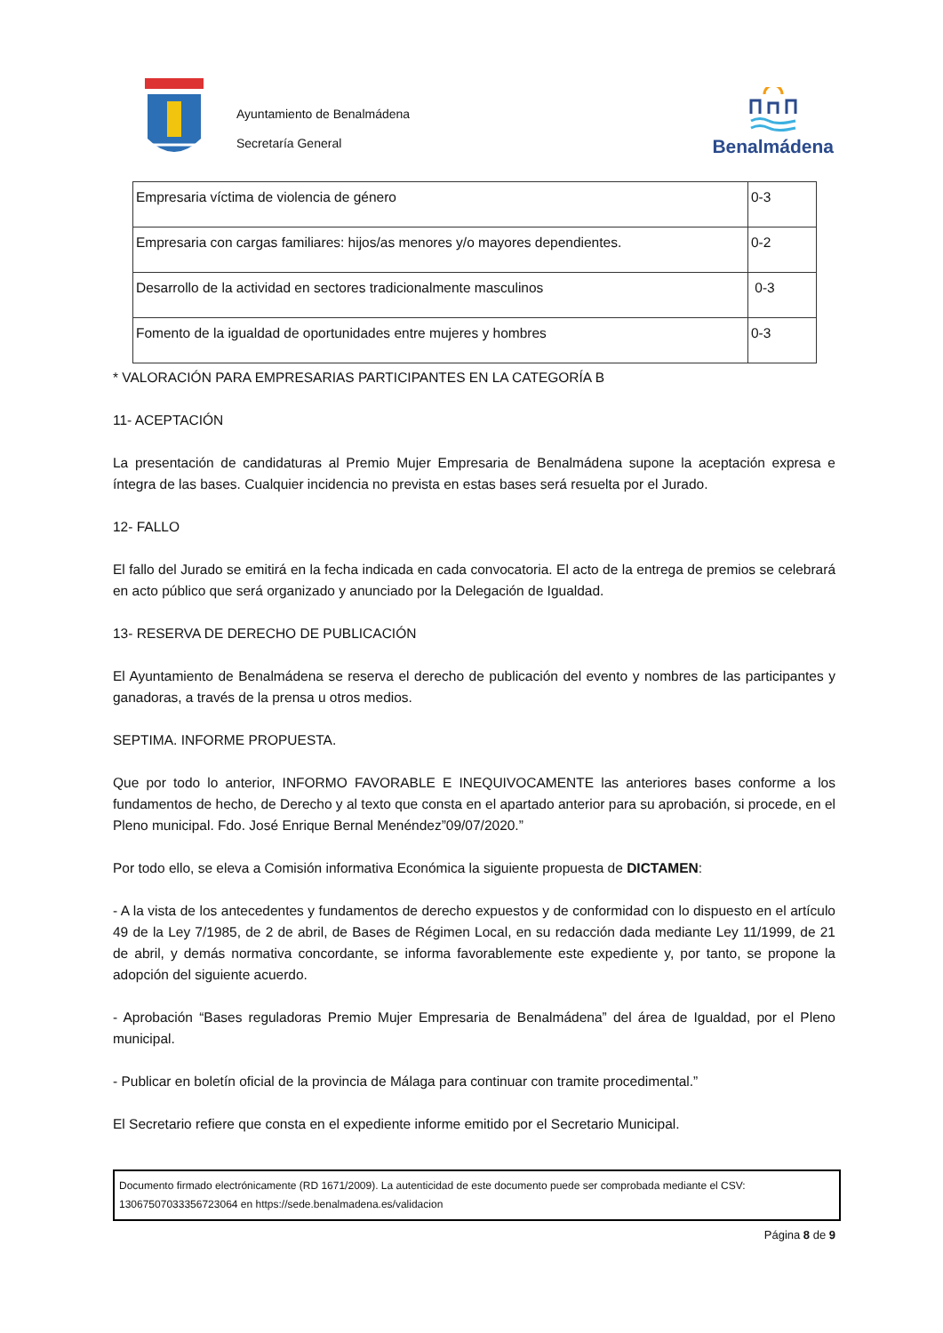Ayuntamiento de Benalmádena
Secretaría General
Benalmádena
| Empresaria víctima de violencia de género | 0-3 |
| Empresaria con cargas familiares: hijos/as menores y/o mayores dependientes. | 0-2 |
| Desarrollo de la actividad en sectores tradicionalmente masculinos | 0-3 |
| Fomento de la igualdad de oportunidades entre mujeres y hombres | 0-3 |
* VALORACIÓN PARA EMPRESARIAS PARTICIPANTES EN LA CATEGORÍA B
11- ACEPTACIÓN
La presentación de candidaturas al Premio Mujer Empresaria de Benalmádena supone la aceptación expresa e íntegra de las bases. Cualquier incidencia no prevista en estas bases será resuelta por el Jurado.
12- FALLO
El fallo del Jurado se emitirá en la fecha indicada en cada convocatoria. El acto de la entrega de premios se celebrará en acto público que será organizado y anunciado por la Delegación de Igualdad.
13- RESERVA DE DERECHO DE PUBLICACIÓN
El Ayuntamiento de Benalmádena se reserva el derecho de publicación del evento y nombres de las participantes y ganadoras, a través de la prensa u otros medios.
SEPTIMA. INFORME PROPUESTA.
Que por todo lo anterior, INFORMO FAVORABLE E INEQUIVOCAMENTE las anteriores bases conforme a los fundamentos de hecho, de Derecho y al texto que consta en el apartado anterior para su aprobación, si procede, en el Pleno municipal. Fdo. José Enrique Bernal Menéndez”09/07/2020.”
Por todo ello, se eleva a Comisión informativa Económica la siguiente propuesta de DICTAMEN:
- A la vista de los antecedentes y fundamentos de derecho expuestos y de conformidad con lo dispuesto en el artículo 49 de la Ley 7/1985, de 2 de abril, de Bases de Régimen Local, en su redacción dada mediante Ley 11/1999, de 21 de abril, y demás normativa concordante, se informa favorablemente este expediente y, por tanto, se propone la adopción del siguiente acuerdo.
- Aprobación “Bases reguladoras Premio Mujer Empresaria de Benalmádena” del área de Igualdad, por el Pleno municipal.
- Publicar en boletín oficial de la provincia de Málaga para continuar con tramite procedimental.”
El Secretario refiere que consta en el expediente informe emitido por el Secretario Municipal.
Documento firmado electrónicamente (RD 1671/2009). La autenticidad de este documento puede ser comprobada mediante el CSV: 13067507033356723064 en https://sede.benalmadena.es/validacion
Página 8 de 9